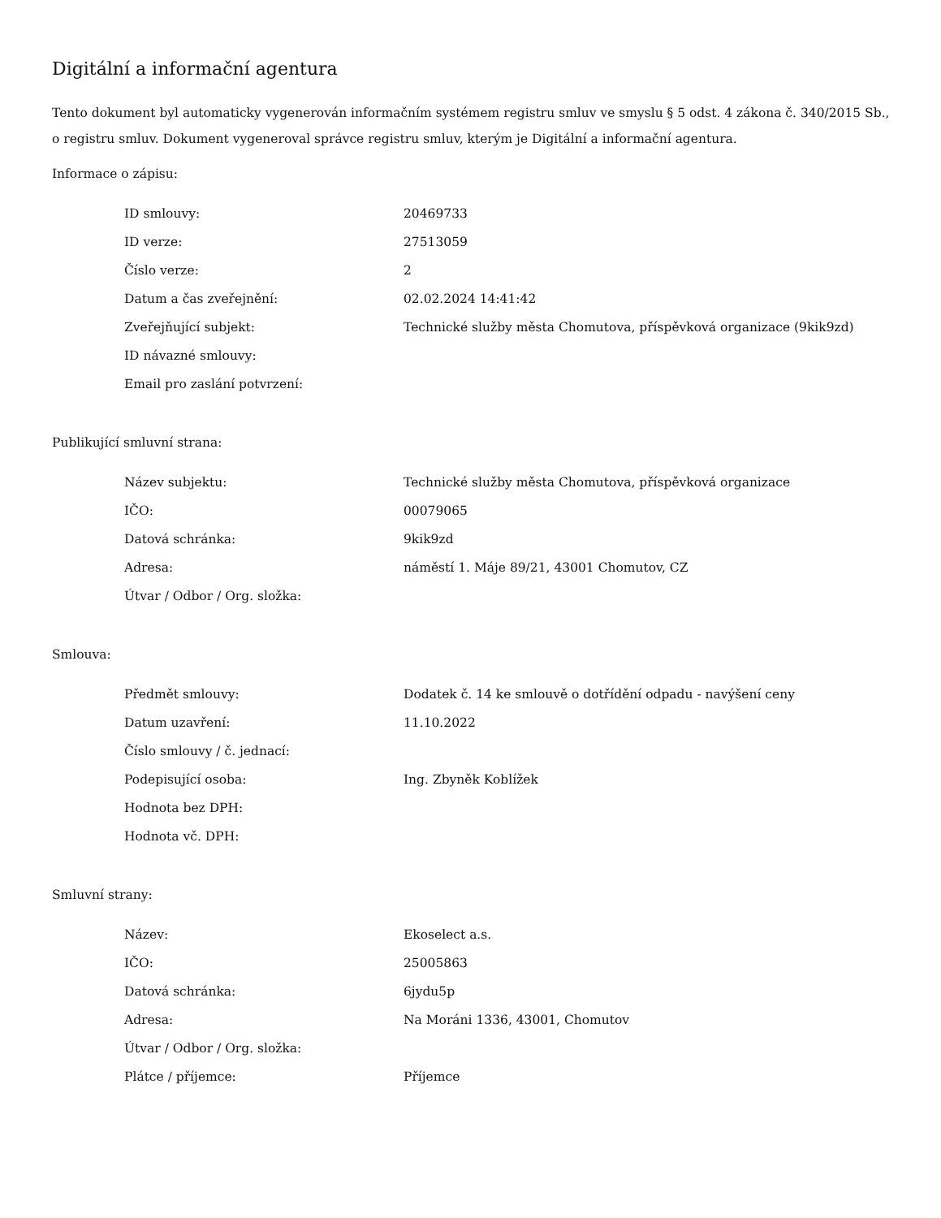Digitální a informační agentura
Tento dokument byl automaticky vygenerován informačním systémem registru smluv ve smyslu § 5 odst. 4 zákona č. 340/2015 Sb., o registru smluv. Dokument vygeneroval správce registru smluv, kterým je Digitální a informační agentura.
Informace o zápisu:
| ID smlouvy: | 20469733 |
| ID verze: | 27513059 |
| Číslo verze: | 2 |
| Datum a čas zveřejnění: | 02.02.2024 14:41:42 |
| Zveřejňující subjekt: | Technické služby města Chomutova, příspěvková organizace (9kik9zd) |
| ID návazné smlouvy: | |
| Email pro zaslání potvrzení: | |
Publikující smluvní strana:
| Název subjektu: | Technické služby města Chomutova, příspěvková organizace |
| IČO: | 00079065 |
| Datová schránka: | 9kik9zd |
| Adresa: | náměstí 1. Máje 89/21, 43001 Chomutov, CZ |
| Útvar / Odbor / Org. složka: | |
Smlouva:
| Předmět smlouvy: | Dodatek č. 14 ke smlouvě o dotřídění odpadu - navýšení ceny |
| Datum uzavření: | 11.10.2022 |
| Číslo smlouvy / č. jednací: | |
| Podepisující osoba: | Ing. Zbyněk Koblížek |
| Hodnota bez DPH: | |
| Hodnota vč. DPH: | |
Smluvní strany:
| Název: | Ekoselect a.s. |
| IČO: | 25005863 |
| Datová schránka: | 6jydu5p |
| Adresa: | Na Moráni 1336, 43001, Chomutov |
| Útvar / Odbor / Org. složka: | |
| Plátce / příjemce: | Příjemce |